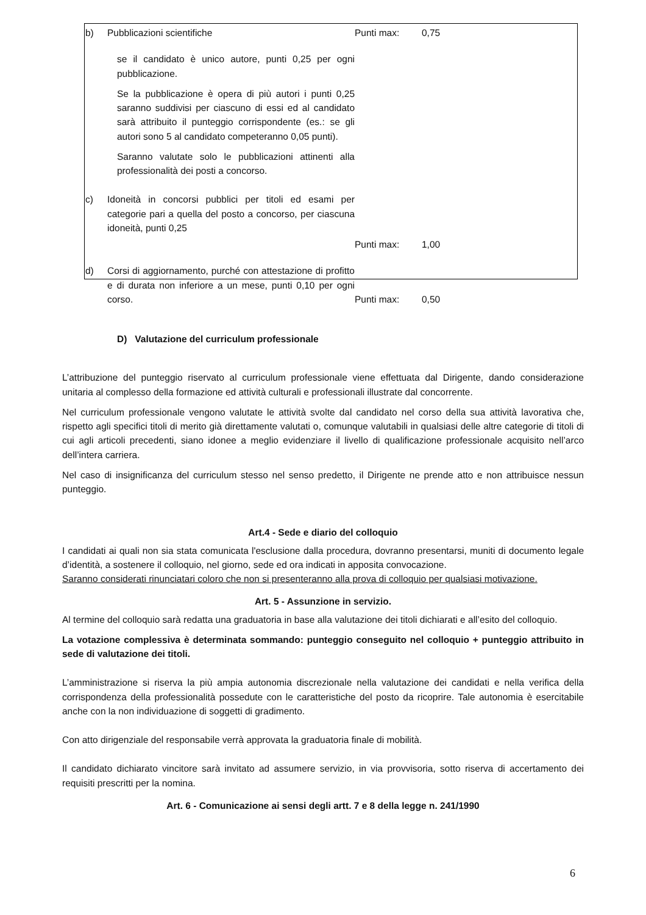| b) | Pubblicazioni scientifiche | Punti max: | 0,75 |
| | se il candidato è unico autore, punti 0,25 per ogni pubblicazione. Se la pubblicazione è opera di più autori i punti 0,25 saranno suddivisi per ciascuno di essi ed al candidato sarà attribuito il punteggio corrispondente (es.: se gli autori sono 5 al candidato competeranno 0,05 punti). Saranno valutate solo le pubblicazioni attinenti alla professionalità dei posti a concorso. | | |
| c) | Idoneità in concorsi pubblici per titoli ed esami per categorie pari a quella del posto a concorso, per ciascuna idoneità, punti 0,25 | | |
| | | Punti max: | 1,00 |
| d) | Corsi di aggiornamento, purché con attestazione di profitto e di durata non inferiore a un mese, punti 0,10 per ogni corso. | Punti max: | 0,50 |
D) Valutazione del curriculum professionale
L’attribuzione del punteggio riservato al curriculum professionale viene effettuata dal Dirigente, dando considerazione unitaria al complesso della formazione ed attività culturali e professionali illustrate dal concorrente.
Nel curriculum professionale vengono valutate le attività svolte dal candidato nel corso della sua attività lavorativa che, rispetto agli specifici titoli di merito già direttamente valutati o, comunque valutabili in qualsiasi delle altre categorie di titoli di cui agli articoli precedenti, siano idonee a meglio evidenziare il livello di qualificazione professionale acquisito nell’arco dell’intera carriera.
Nel caso di insignificanza del curriculum stesso nel senso predetto, il Dirigente ne prende atto e non attribuisce nessun punteggio.
Art.4 - Sede e diario del colloquio
I candidati ai quali non sia stata comunicata l'esclusione dalla procedura, dovranno presentarsi, muniti di documento legale d’identità, a sostenere il colloquio, nel giorno, sede ed ora indicati in apposita convocazione.
Saranno considerati rinunciatari coloro che non si presenteranno alla prova di colloquio per qualsiasi motivazione.
Art. 5 - Assunzione in servizio.
Al termine del colloquio sarà redatta una graduatoria in base alla valutazione dei titoli dichiarati e all’esito del colloquio.
La votazione complessiva è determinata sommando: punteggio conseguito nel colloquio + punteggio attribuito in sede di valutazione dei titoli.
L’amministrazione si riserva la più ampia autonomia discrezionale nella valutazione dei candidati e nella verifica della corrispondenza della professionalità possedute con le caratteristiche del posto da ricoprire. Tale autonomia è esercitabile anche con la non individuazione di soggetti di gradimento.
Con atto dirigenziale del responsabile verrà approvata la graduatoria finale di mobilità.
Il candidato dichiarato vincitore sarà invitato ad assumere servizio, in via provvisoria, sotto riserva di accertamento dei requisiti prescritti per la nomina.
Art. 6 - Comunicazione ai sensi degli artt. 7 e 8 della legge n. 241/1990
6